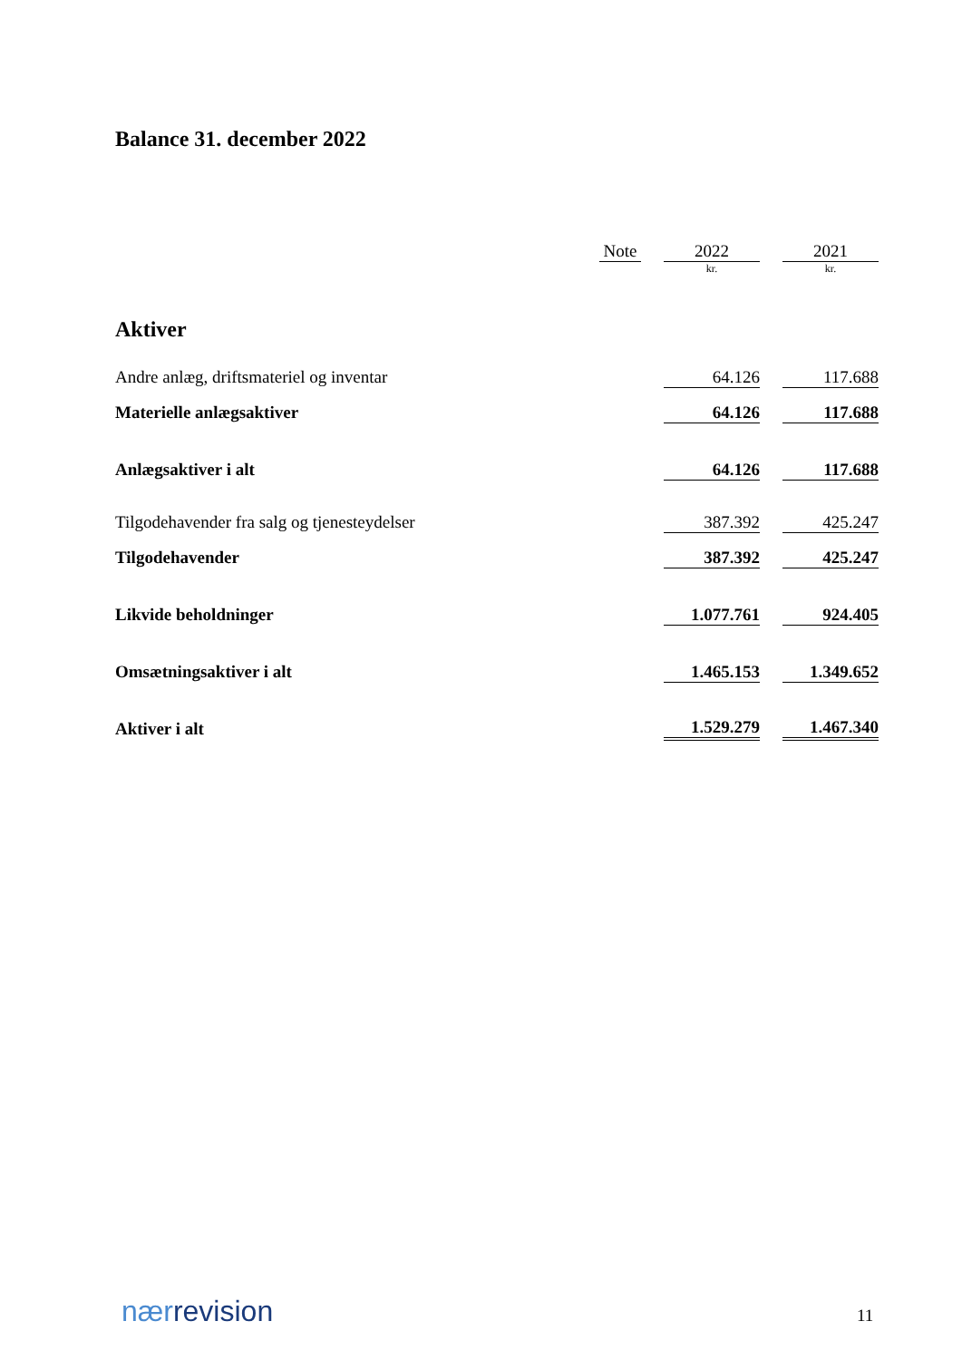Balance 31. december 2022
| | Note | | 2022 | | 2021 |
| --- | --- | --- | --- | --- | --- |
| | | | kr. | | kr. |
| Aktiver | | | | | |
| Andre anlæg, driftsmateriel og inventar | | | 64.126 | | 117.688 |
| Materielle anlægsaktiver | | | 64.126 | | 117.688 |
| Anlægsaktiver i alt | | | 64.126 | | 117.688 |
| Tilgodehavender fra salg og tjenesteydelser | | | 387.392 | | 425.247 |
| Tilgodehavender | | | 387.392 | | 425.247 |
| Likvide beholdninger | | | 1.077.761 | | 924.405 |
| Omsætningsaktiver i alt | | | 1.465.153 | | 1.349.652 |
| Aktiver i alt | | | 1.529.279 | | 1.467.340 |
nærrevision 11